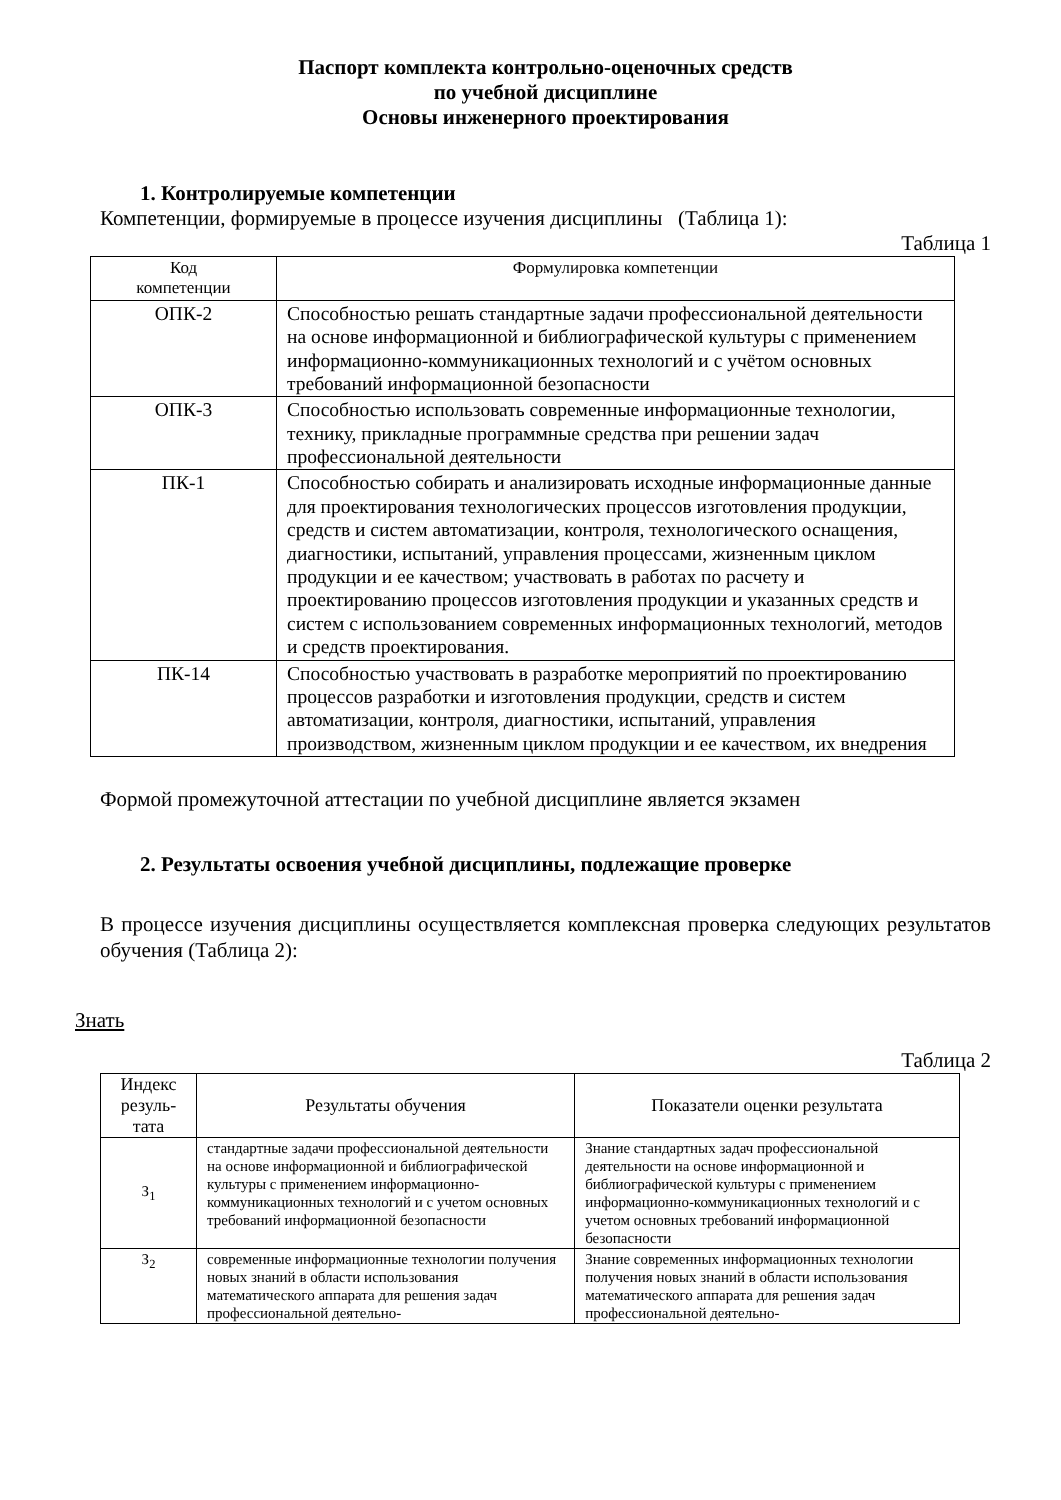Паспорт комплекта контрольно-оценочных средств
по учебной дисциплине
Основы инженерного проектирования
1. Контролируемые компетенции
Компетенции, формируемые в процессе изучения дисциплины (Таблица 1):
Таблица 1
| Код компетенции | Формулировка компетенции |
| --- | --- |
| ОПК-2 | Способностью решать стандартные задачи профессиональной деятельности на основе информационной и библиографической культуры с применением информационно-коммуникационных технологий и с учётом основных требований информационной безопасности |
| ОПК-3 | Способностью использовать современные информационные технологии, технику, прикладные программные средства при решении задач профессиональной деятельности |
| ПК-1 | Способностью собирать и анализировать исходные информационные данные для проектирования технологических процессов изготовления продукции, средств и систем автоматизации, контроля, технологического оснащения, диагностики, испытаний, управления процессами, жизненным циклом продукции и ее качеством; участвовать в работах по расчету и проектированию процессов изготовления продукции и указанных средств и систем с использованием современных информационных технологий, методов и средств проектирования. |
| ПК-14 | Способностью участвовать в разработке мероприятий по проектированию процессов разработки и изготовления продукции, средств и систем автоматизации, контроля, диагностики, испытаний, управления производством, жизненным циклом продукции и ее качеством, их внедрения |
Формой промежуточной аттестации по учебной дисциплине является экзамен
2. Результаты освоения учебной дисциплины, подлежащие проверке
В процессе изучения дисциплины осуществляется комплексная проверка следующих результатов обучения (Таблица 2):
Знать
Таблица 2
| Индекс резуль- тата | Результаты обучения | Показатели оценки результата |
| --- | --- | --- |
| З<sub>1</sub> | стандартные задачи профессиональной деятельности на основе информационной и библиографической культуры с применением информационно-коммуникационных технологий и с учетом основных требований информационной безопасности | Знание стандартных задач профессиональной деятельности на основе информационной и библиографической культуры с применением информационно-коммуникационных технологий и с учетом основных требований информационной безопасности |
| З<sub>2</sub> | современные информационные технологии получения новых знаний в области использования математического аппарата для решения задач профессиональной деятельно- | Знание современных информационных технологии получения новых знаний в области использования математического аппарата для решения задач профессиональной деятельно- |